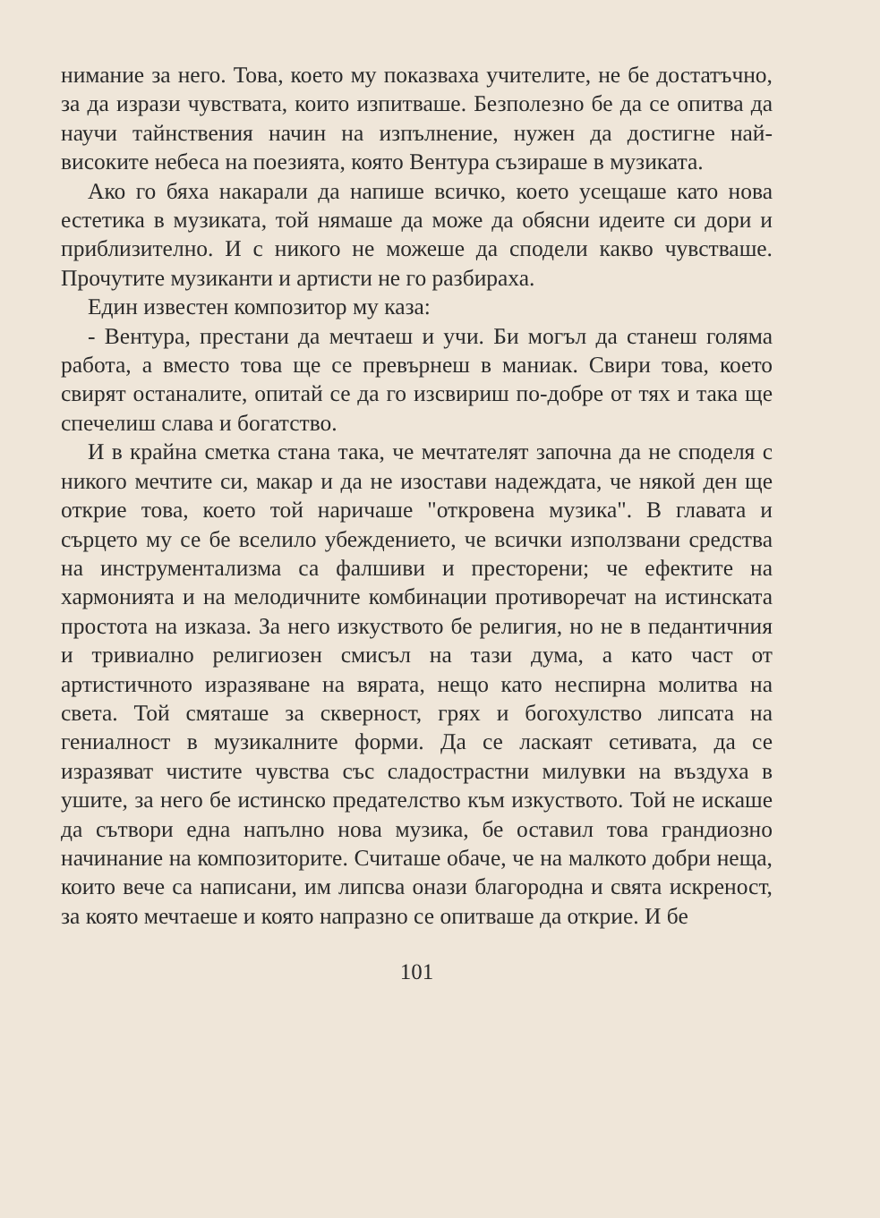нимание за него. Това, което му показваха учителите, не бе достатъчно, за да изрази чувствата, които изпитваше. Безполезно бе да се опитва да научи тайнствения начин на изпълнение, нужен да достигне най-високите небеса на поезията, която Вентура съзираше в музиката.
Ако го бяха накарали да напише всичко, което усещаше като нова естетика в музиката, той нямаше да може да обясни идеите си дори и приблизително. И с никого не можеше да сподели какво чувстваше. Прочутите музиканти и артисти не го разбираха.
Един известен композитор му каза:
- Вентура, престани да мечтаеш и учи. Би могъл да станеш голяма работа, а вместо това ще се превърнеш в маниак. Свири това, което свирят останалите, опитай се да го изсвириш по-добре от тях и така ще спечелиш слава и богатство.
И в крайна сметка стана така, че мечтателят започна да не споделя с никого мечтите си, макар и да не изостави надеждата, че някой ден ще открие това, което той наричаше "откровена музика". В главата и сърцето му се бе вселило убеждението, че всички използвани средства на инструментализма са фалшиви и престорени; че ефектите на хармонията и на мелодичните комбинации противоречат на истинската простота на изказа. За него изкуството бе религия, но не в педантичния и тривиално религиозен смисъл на тази дума, а като част от артистичното изразяване на вярата, нещо като неспирна молитва на света. Той смяташе за скверност, грях и богохулство липсата на гениалност в музикалните форми. Да се ласкаят сетивата, да се изразяват чистите чувства със сладострастни милувки на въздуха в ушите, за него бе истинско предателство към изкуството. Той не искаше да сътвори една напълно нова музика, бе оставил това грандиозно начинание на композиторите. Считаше обаче, че на малкото добри неща, които вече са написани, им липсва онази благородна и свята искреност, за която мечтаеше и която напразно се опитваше да открие. И бе
101